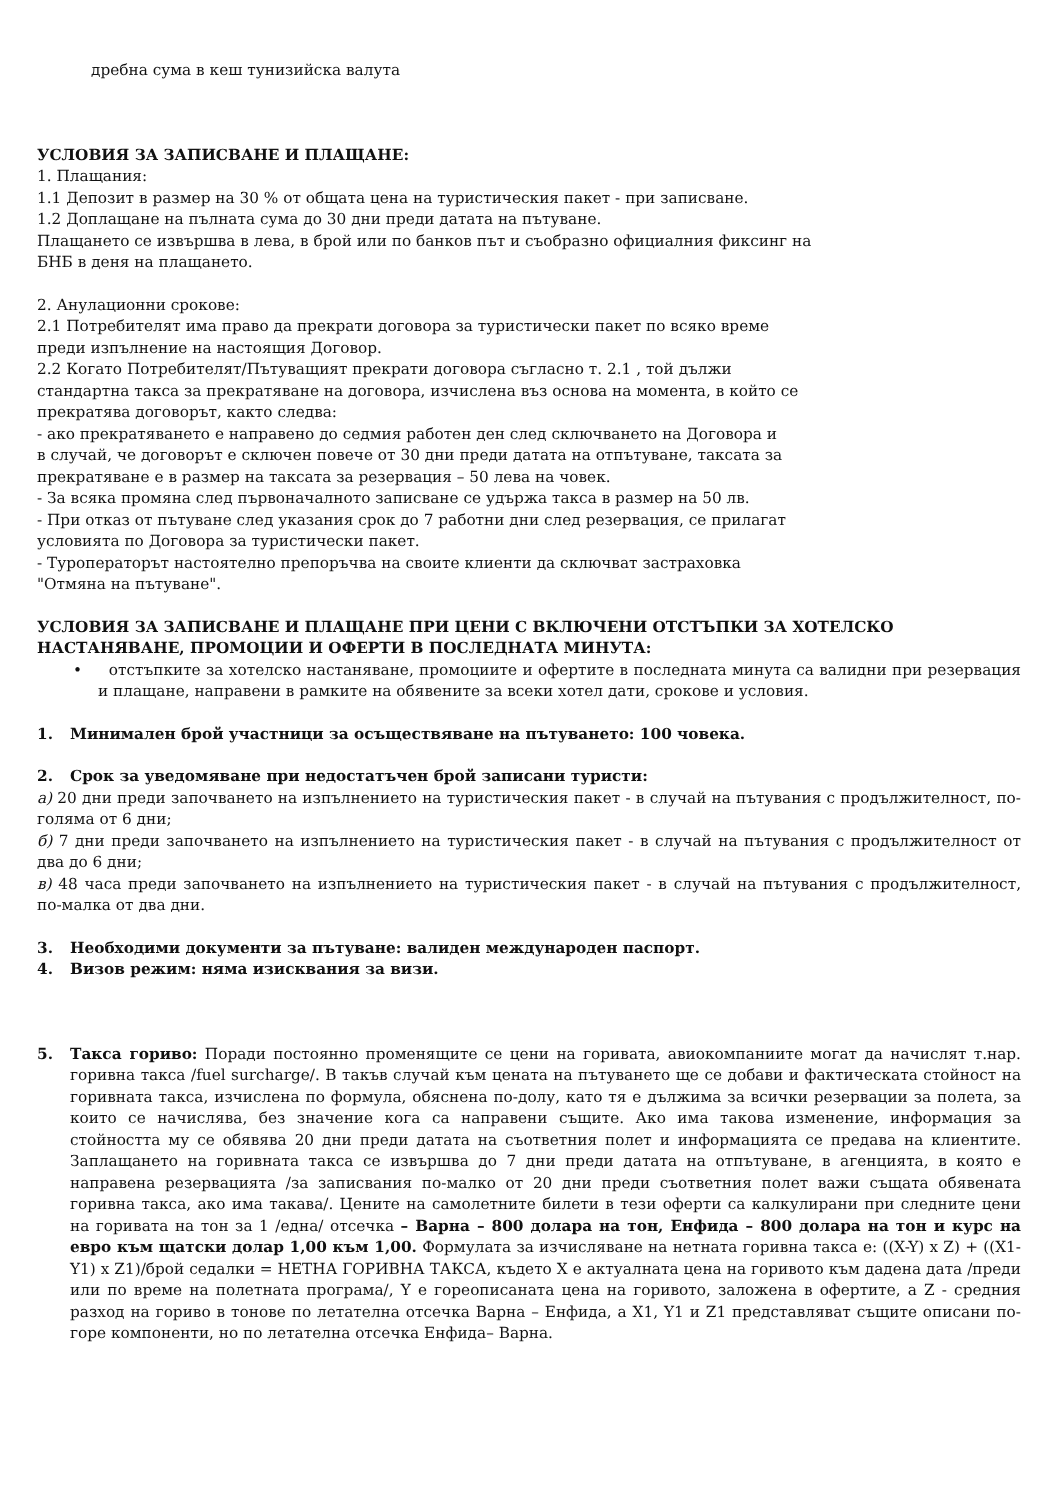дребна сума в кеш тунизийска валута
УСЛОВИЯ ЗА ЗАПИСВАНЕ И ПЛАЩАНЕ:
1. Плащания:
1.1 Депозит в размер на 30 % от общата цена на туристическия пакет - при записване.
1.2 Доплащане на пълната сума до 30 дни преди датата на пътуване.
Плащането се извършва в лева, в брой или по банков път и съобразно официалния фиксинг на
БНБ в деня на плащането.
2. Анулационни срокове:
2.1 Потребителят има право да прекрати договора за туристически пакет по всяко време
преди изпълнение на настоящия Договор.
2.2 Когато Потребителят/Пътуващият прекрати договора съгласно т. 2.1 , той дължи
стандартна такса за прекратяване на договора, изчислена въз основа на момента, в който се
прекратява договорът, както следва:
- ако прекратяването е направено до седмия работен ден след сключването на Договора и
в случай, че договорът е сключен повече от 30 дни преди датата на отпътуване, таксата за
прекратяване е в размер на таксата за резервация – 50 лева на човек.
- За всяка промяна след първоначалното записване се удържа такса в размер на 50 лв.
- При отказ от пътуване след указания срок до 7 работни дни след резервация, се прилагат
условията по Договора за туристически пакет.
- Туроператорът настоятелно препоръчва на своите клиенти да сключват застраховка
"Отмяна на пътуване".
УСЛОВИЯ ЗА ЗАПИСВАНЕ И ПЛАЩАНЕ ПРИ ЦЕНИ С ВКЛЮЧЕНИ ОТСТЪПКИ ЗА ХОТЕЛСКО НАСТАНЯВАНЕ, ПРОМОЦИИ И ОФЕРТИ В ПОСЛЕДНАТА МИНУТА:
• отстъпките за хотелско настаняване, промоциите и офертите в последната минута са валидни при резервация и плащане, направени в рамките на обявените за всеки хотел дати, срокове и условия.
1. Минимален брой участници за осъществяване на пътуването: 100 човека.
2. Срок за уведомяване при недостатъчен брой записани туристи:
а) 20 дни преди започването на изпълнението на туристическия пакет - в случай на пътувания с продължителност, по-голяма от 6 дни;
б) 7 дни преди започването на изпълнението на туристическия пакет - в случай на пътувания с продължителност от два до 6 дни;
в) 48 часа преди започването на изпълнението на туристическия пакет - в случай на пътувания с продължителност, по-малка от два дни.
3. Необходими документи за пътуване: валиден международен паспорт.
4. Визов режим: няма изисквания за визи.
5. Такса гориво: Поради постоянно променящите се цени на горивата, авиокомпаниите могат да начислят т.нар. горивна такса /fuel surcharge/. В такъв случай към цената на пътуването ще се добави и фактическата стойност на горивната такса, изчислена по формула, обяснена по-долу, като тя е дължима за всички резервации за полета, за които се начислява, без значение кога са направени същите. Ако има такова изменение, информация за стойността му се обявява 20 дни преди датата на съответния полет и информацията се предава на клиентите. Заплащането на горивната такса се извършва до 7 дни преди датата на отпътуване, в агенцията, в която е направена резервацията /за записвания по-малко от 20 дни преди съответния полет важи същата обявената горивна такса, ако има такава/. Цените на самолетните билети в тези оферти са калкулирани при следните цени на горивата на тон за 1 /една/ отсечка – Варна – 800 долара на тон, Енфида – 800 долара на тон и курс на евро към щатски долар 1,00 към 1,00. Формулата за изчисляване на нетната горивна такса е: ((X-Y) x Z) + ((X1-Y1) x Z1)/брой седалки = НЕТНА ГОРИВНА ТАКСА, където X е актуалната цена на горивото към дадена дата /преди или по време на полетната програма/, Y е гореописаната цена на горивото, заложена в офертите, а Z - средния разход на гориво в тонове по летателна отсечка Варна – Енфида, а X1, Y1 и Z1 представляват същите описани по-горе компоненти, но по летателна отсечка Енфида– Варна.